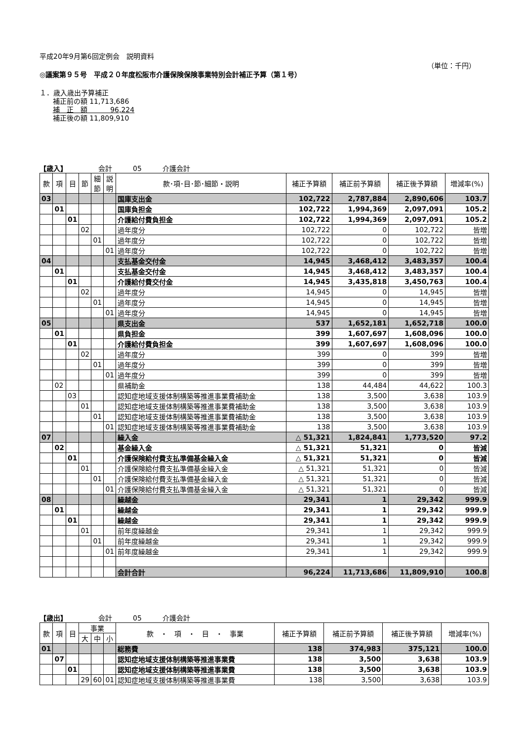平成20年9月第6回定例会　説明資料
（単位：千円）
◎議案第９５号　平成２０年度松阪市介護保険保険事業特別会計補正予算（第１号）
１．歳入歳出予算補正
補正前の額 11,713,686
補　正　額 　　　96,224
補正後の額 11,809,910
【歳入】　　　　　会計　　　05　　　介護会計
| 款 | 項 | 目 | 節 | 細節 | 説明 | 款･項･目･節･細節・説明 | 補正予算額 | 補正前予算額 | 補正後予算額 | 増減率(%) |
| --- | --- | --- | --- | --- | --- | --- | --- | --- | --- | --- |
| 03 | | | | | | 国庫支出金 | 102,722 | 2,787,884 | 2,890,606 | 103.7 |
| | 01 | | | | | 国庫負担金 | 102,722 | 1,994,369 | 2,097,091 | 105.2 |
| | | 01 | | | | 介護給付費負担金 | 102,722 | 1,994,369 | 2,097,091 | 105.2 |
| | | | 02 | | | 過年度分 | 102,722 | 0 | 102,722 | 皆増 |
| | | | | 01 | | 過年度分 | 102,722 | 0 | 102,722 | 皆増 |
| | | | | | 01 | 過年度分 | 102,722 | 0 | 102,722 | 皆増 |
| 04 | | | | | | 支払基金交付金 | 14,945 | 3,468,412 | 3,483,357 | 100.4 |
| | 01 | | | | | 支払基金交付金 | 14,945 | 3,468,412 | 3,483,357 | 100.4 |
| | | 01 | | | | 介護給付費交付金 | 14,945 | 3,435,818 | 3,450,763 | 100.4 |
| | | | 02 | | | 過年度分 | 14,945 | 0 | 14,945 | 皆増 |
| | | | | 01 | | 過年度分 | 14,945 | 0 | 14,945 | 皆増 |
| | | | | | 01 | 過年度分 | 14,945 | 0 | 14,945 | 皆増 |
| 05 | | | | | | 県支出金 | 537 | 1,652,181 | 1,652,718 | 100.0 |
| | 01 | | | | | 県負担金 | 399 | 1,607,697 | 1,608,096 | 100.0 |
| | | 01 | | | | 介護給付費負担金 | 399 | 1,607,697 | 1,608,096 | 100.0 |
| | | | 02 | | | 過年度分 | 399 | 0 | 399 | 皆増 |
| | | | | 01 | | 過年度分 | 399 | 0 | 399 | 皆増 |
| | | | | | 01 | 過年度分 | 399 | 0 | 399 | 皆増 |
| | 02 | | | | | 県補助金 | 138 | 44,484 | 44,622 | 100.3 |
| | | 03 | | | | 認知症地域支援体制構築等推進事業費補助金 | 138 | 3,500 | 3,638 | 103.9 |
| | | | 01 | | | 認知症地域支援体制構築等推進事業費補助金 | 138 | 3,500 | 3,638 | 103.9 |
| | | | | 01 | | 認知症地域支援体制構築等推進事業費補助金 | 138 | 3,500 | 3,638 | 103.9 |
| | | | | | 01 | 認知症地域支援体制構築等推進事業費補助金 | 138 | 3,500 | 3,638 | 103.9 |
| 07 | | | | | | 繰入金 | △ 51,321 | 1,824,841 | 1,773,520 | 97.2 |
| | 02 | | | | | 基金繰入金 | △ 51,321 | 51,321 | 0 | 皆減 |
| | | 01 | | | | 介護保険給付費支払準備基金繰入金 | △ 51,321 | 51,321 | 0 | 皆減 |
| | | | 01 | | | 介護保険給付費支払準備基金繰入金 | △ 51,321 | 51,321 | 0 | 皆減 |
| | | | | 01 | | 介護保険給付費支払準備基金繰入金 | △ 51,321 | 51,321 | 0 | 皆減 |
| | | | | | 01 | 介護保険給付費支払準備基金繰入金 | △ 51,321 | 51,321 | 0 | 皆減 |
| 08 | | | | | | 繰越金 | 29,341 | 1 | 29,342 | 999.9 |
| | 01 | | | | | 繰越金 | 29,341 | 1 | 29,342 | 999.9 |
| | | 01 | | | | 繰越金 | 29,341 | 1 | 29,342 | 999.9 |
| | | | 01 | | | 前年度繰越金 | 29,341 | 1 | 29,342 | 999.9 |
| | | | | 01 | | 前年度繰越金 | 29,341 | 1 | 29,342 | 999.9 |
| | | | | | 01 | 前年度繰越金 | 29,341 | 1 | 29,342 | 999.9 |
| | | | | | | 会計合計 | 96,224 | 11,713,686 | 11,809,910 | 100.8 |
【歳出】　　　　　会計　　　05　　　介護会計
| 款 | 項 | 目 | 事業 | | | 款 ・ 項 ・ 目 ・ 事業 | 補正予算額 | 補正前予算額 | 補正後予算額 | 増減率(%) |
| --- | --- | --- | --- | --- | --- | --- | --- | --- | --- | --- |
| | | | 大 | 中 | 小 | | | | | |
| 01 | | | | | | 総務費 | 138 | 374,983 | 375,121 | 100.0 |
| | 07 | | | | | 認知症地域支援体制構築等推進事業費 | 138 | 3,500 | 3,638 | 103.9 |
| | | 01 | | | | 認知症地域支援体制構築等推進事業費 | 138 | 3,500 | 3,638 | 103.9 |
| | | | 29 | 60 | 01 | 認知症地域支援体制構築等推進事業費 | 138 | 3,500 | 3,638 | 103.9 |